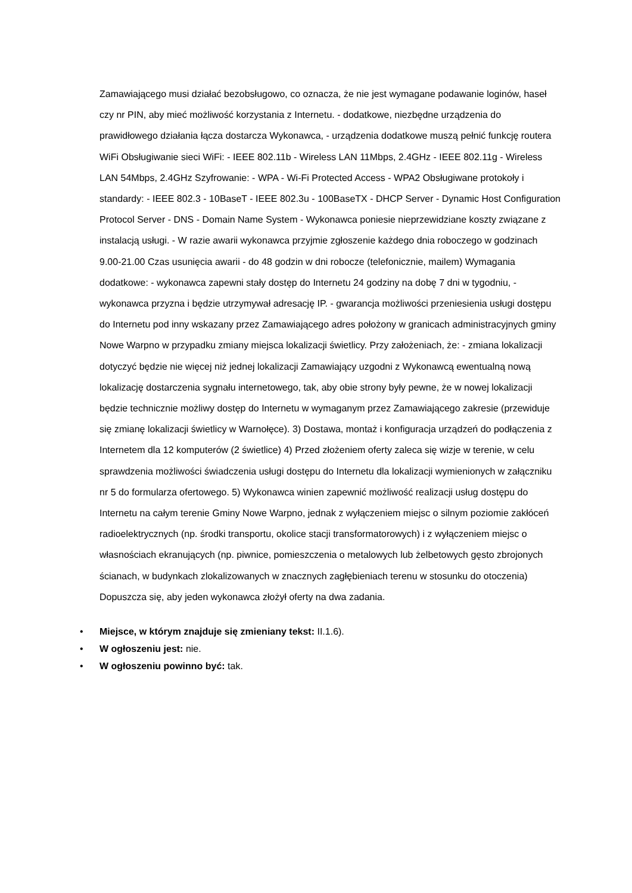Zamawiającego musi działać bezobsługowo, co oznacza, że nie jest wymagane podawanie loginów, haseł czy nr PIN, aby mieć możliwość korzystania z Internetu. - dodatkowe, niezbędne urządzenia do prawidłowego działania łącza dostarcza Wykonawca, - urządzenia dodatkowe muszą pełnić funkcję routera WiFi Obsługiwanie sieci WiFi: - IEEE 802.11b - Wireless LAN 11Mbps, 2.4GHz - IEEE 802.11g - Wireless LAN 54Mbps, 2.4GHz Szyfrowanie: - WPA - Wi-Fi Protected Access - WPA2 Obsługiwane protokoły i standardy: - IEEE 802.3 - 10BaseT - IEEE 802.3u - 100BaseTX - DHCP Server - Dynamic Host Configuration Protocol Server - DNS - Domain Name System - Wykonawca poniesie nieprzewidziane koszty związane z instalacją usługi. - W razie awarii wykonawca przyjmie zgłoszenie każdego dnia roboczego w godzinach 9.00-21.00 Czas usunięcia awarii - do 48 godzin w dni robocze (telefonicznie, mailem) Wymagania dodatkowe: - wykonawca zapewni stały dostęp do Internetu 24 godziny na dobę 7 dni w tygodniu, - wykonawca przyzna i będzie utrzymywał adresację IP. - gwarancja możliwości przeniesienia usługi dostępu do Internetu pod inny wskazany przez Zamawiającego adres położony w granicach administracyjnych gminy Nowe Warpno w przypadku zmiany miejsca lokalizacji świetlicy. Przy założeniach, że: - zmiana lokalizacji dotyczyć będzie nie więcej niż jednej lokalizacji Zamawiający uzgodni z Wykonawcą ewentualną nową lokalizację dostarczenia sygnału internetowego, tak, aby obie strony były pewne, że w nowej lokalizacji będzie technicznie możliwy dostęp do Internetu w wymaganym przez Zamawiającego zakresie (przewiduje się zmianę lokalizacji świetlicy w Warnołęce). 3) Dostawa, montaż i konfiguracja urządzeń do podłączenia z Internetem dla 12 komputerów (2 świetlice) 4) Przed złożeniem oferty zaleca się wizje w terenie, w celu sprawdzenia możliwości świadczenia usługi dostępu do Internetu dla lokalizacji wymienionych w załączniku nr 5 do formularza ofertowego. 5) Wykonawca winien zapewnić możliwość realizacji usług dostępu do Internetu na całym terenie Gminy Nowe Warpno, jednak z wyłączeniem miejsc o silnym poziomie zakłóceń radioelektrycznych (np. środki transportu, okolice stacji transformatorowych) i z wyłączeniem miejsc o własnościach ekranujących (np. piwnice, pomieszczenia o metalowych lub żelbetowych gęsto zbrojonych ścianach, w budynkach zlokalizowanych w znacznych zagłębieniach terenu w stosunku do otoczenia) Dopuszcza się, aby jeden wykonawca złożył oferty na dwa zadania.
• Miejsce, w którym znajduje się zmieniany tekst: II.1.6).
• W ogłoszeniu jest: nie.
• W ogłoszeniu powinno być: tak.